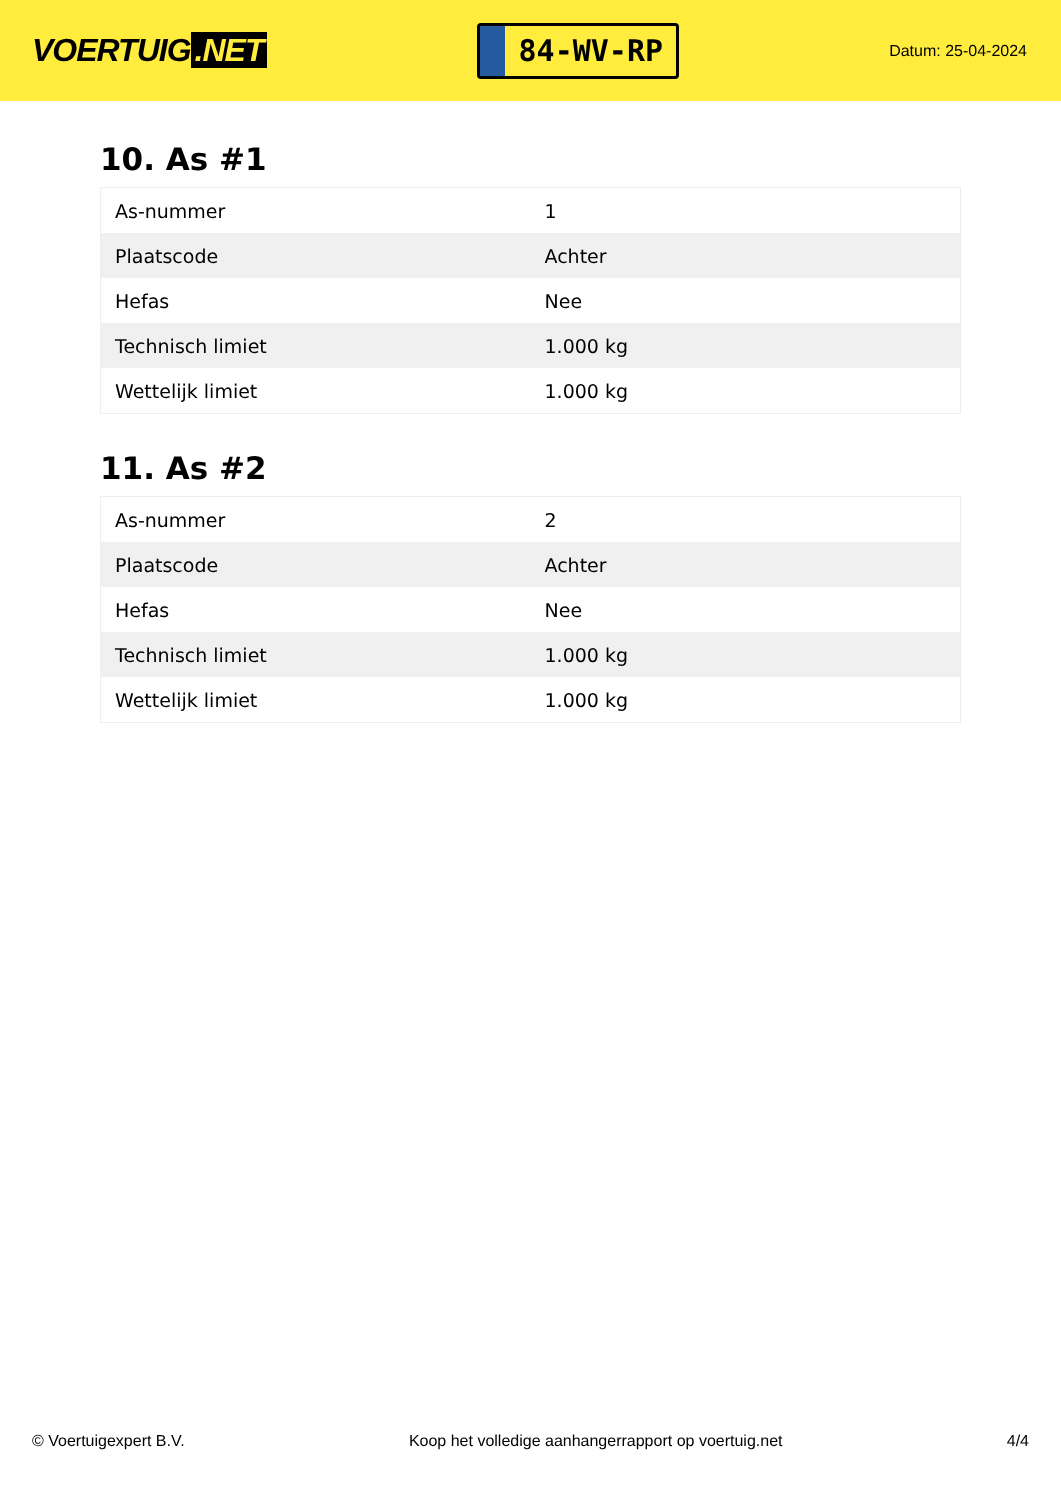VOERTUIG.NET
84-WV-RP
Datum: 25-04-2024
10. As #1
| As-nummer | 1 |
| Plaatscode | Achter |
| Hefas | Nee |
| Technisch limiet | 1.000 kg |
| Wettelijk limiet | 1.000 kg |
11. As #2
| As-nummer | 2 |
| Plaatscode | Achter |
| Hefas | Nee |
| Technisch limiet | 1.000 kg |
| Wettelijk limiet | 1.000 kg |
© Voertuigexpert B.V. Koop het volledige aanhangerrapport op voertuig.net 4/4